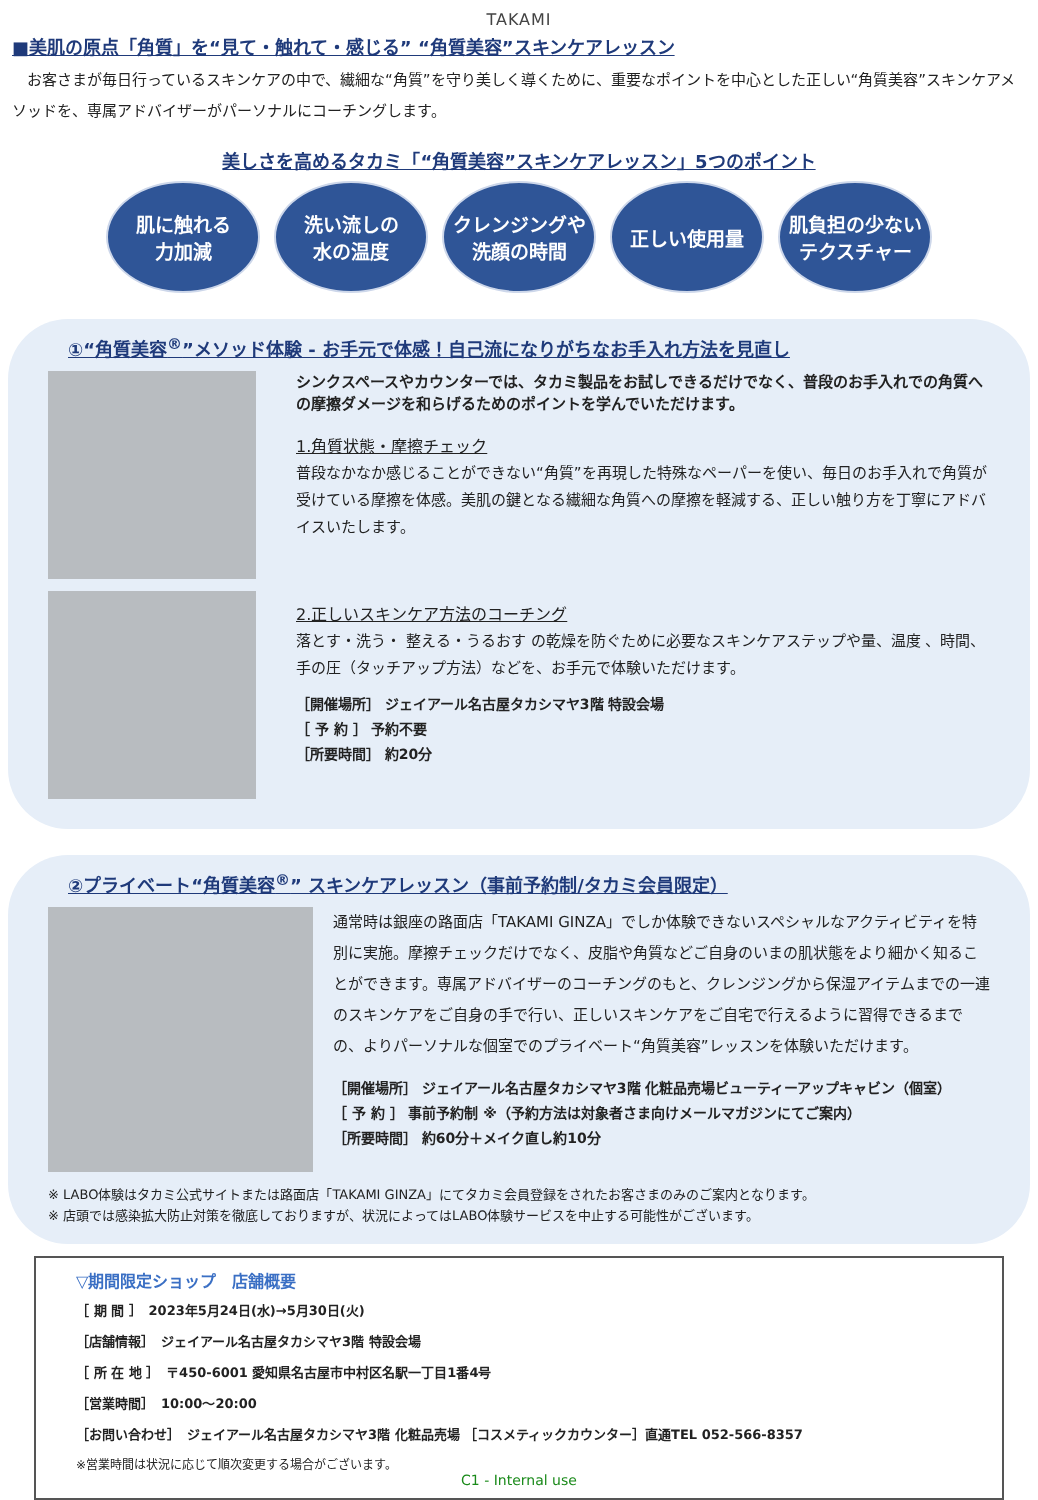TAKAMI
■美肌の原点「角質」を“見て・触れて・感じる” “角質美容”スキンケアレッスン
　お客さまが毎日行っているスキンケアの中で、繊細な“角質”を守り美しく導くために、重要なポイントを中心とした正しい“角質美容”スキンケアメソッドを、専属アドバイザーがパーソナルにコーチングします。
美しさを高めるタカミ「“角質美容”スキンケアレッスン」5つのポイント
肌に触れる
力加減
洗い流しの
水の温度
クレンジングや
洗顔の時間
正しい使用量 肌負担の少ない
テクスチャー
①“角質美容<sup>®</sup>”メソッド体験 - お手元で体感！自己流になりがちなお手入れ方法を見直し
シンクスペースやカウンターでは、タカミ製品をお試しできるだけでなく、普段のお手入れでの角質への摩擦ダメージを和らげるためのポイントを学んでいただけます。
1.角質状態・摩擦チェック
普段なかなか感じることができない“角質”を再現した特殊なペーパーを使い、毎日のお手入れで角質が受けている摩擦を体感。美肌の鍵となる繊細な角質への摩擦を軽減する、正しい触り方を丁寧にアドバイスいたします。
2.正しいスキンケア方法のコーチング
落とす・洗う・ 整える・うるおす の乾燥を防ぐために必要なスキンケアステップや量、温度 、時間、手の圧（タッチアップ方法）などを、お手元で体験いただけます。
［開催場所］ ジェイアール名古屋タカシマヤ3階 特設会場
［ 予 約 ］ 予約不要
［所要時間］ 約20分
②プライベート“角質美容<sup>®</sup>” スキンケアレッスン（事前予約制/タカミ会員限定）
通常時は銀座の路面店「TAKAMI GINZA」でしか体験できないスペシャルなアクティビティを特別に実施。摩擦チェックだけでなく、皮脂や角質などご自身のいまの肌状態をより細かく知ることができます。専属アドバイザーのコーチングのもと、クレンジングから保湿アイテムまでの一連のスキンケアをご自身の手で行い、正しいスキンケアをご自宅で行えるように習得できるまでの、よりパーソナルな個室でのプライベート“角質美容”レッスンを体験いただけます。
［開催場所］ ジェイアール名古屋タカシマヤ3階 化粧品売場ビューティーアップキャビン（個室）
［ 予 約 ］ 事前予約制 ※（予約方法は対象者さま向けメールマガジンにてご案内）
［所要時間］ 約60分＋メイク直し約10分
※ LABO体験はタカミ公式サイトまたは路面店「TAKAMI GINZA」にてタカミ会員登録をされたお客さまのみのご案内となります。
※ 店頭では感染拡大防止対策を徹底しておりますが、状況によってはLABO体験サービスを中止する可能性がございます。
▽期間限定ショップ　店舗概要
［ 期 間 ］　2023年5月24日(水)→5月30日(火)
［店舗情報］　ジェイアール名古屋タカシマヤ3階 特設会場
［ 所 在 地 ］　〒450-6001 愛知県名古屋市中村区名駅一丁目1番4号
［営業時間］　10:00～20:00
［お問い合わせ］　ジェイアール名古屋タカシマヤ3階 化粧品売場 ［コスメティックカウンター］直通TEL 052-566-8357
※営業時間は状況に応じて順次変更する場合がございます。
C1 - Internal use